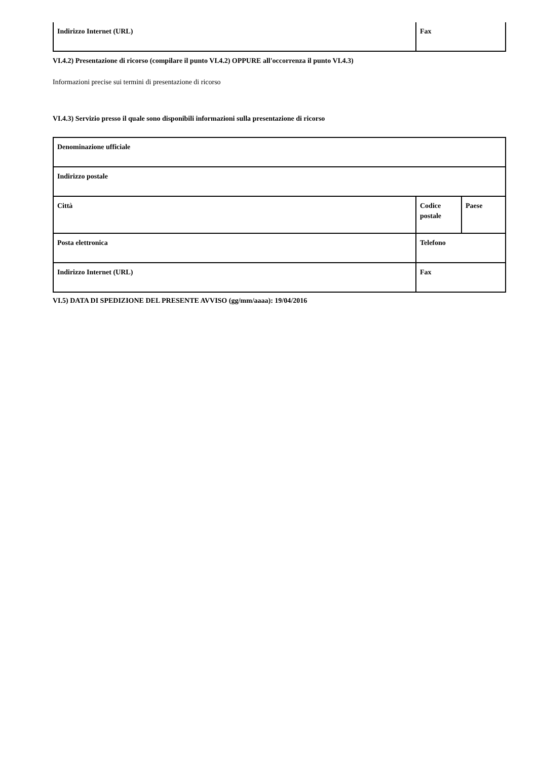| Indirizzo Internet (URL) | Fax |
VI.4.2) Presentazione di ricorso (compilare il punto VI.4.2) OPPURE all'occorrenza il punto VI.4.3)
Informazioni precise sui termini di presentazione di ricorso
VI.4.3) Servizio presso il quale sono disponibili informazioni sulla presentazione di ricorso
| Denominazione ufficiale | | |
| Indirizzo postale | | |
| Città | Codice postale | Paese |
| Posta elettronica | Telefono | |
| Indirizzo Internet (URL) | Fax | |
VI.5) DATA DI SPEDIZIONE DEL PRESENTE AVVISO (gg/mm/aaaa): 19/04/2016